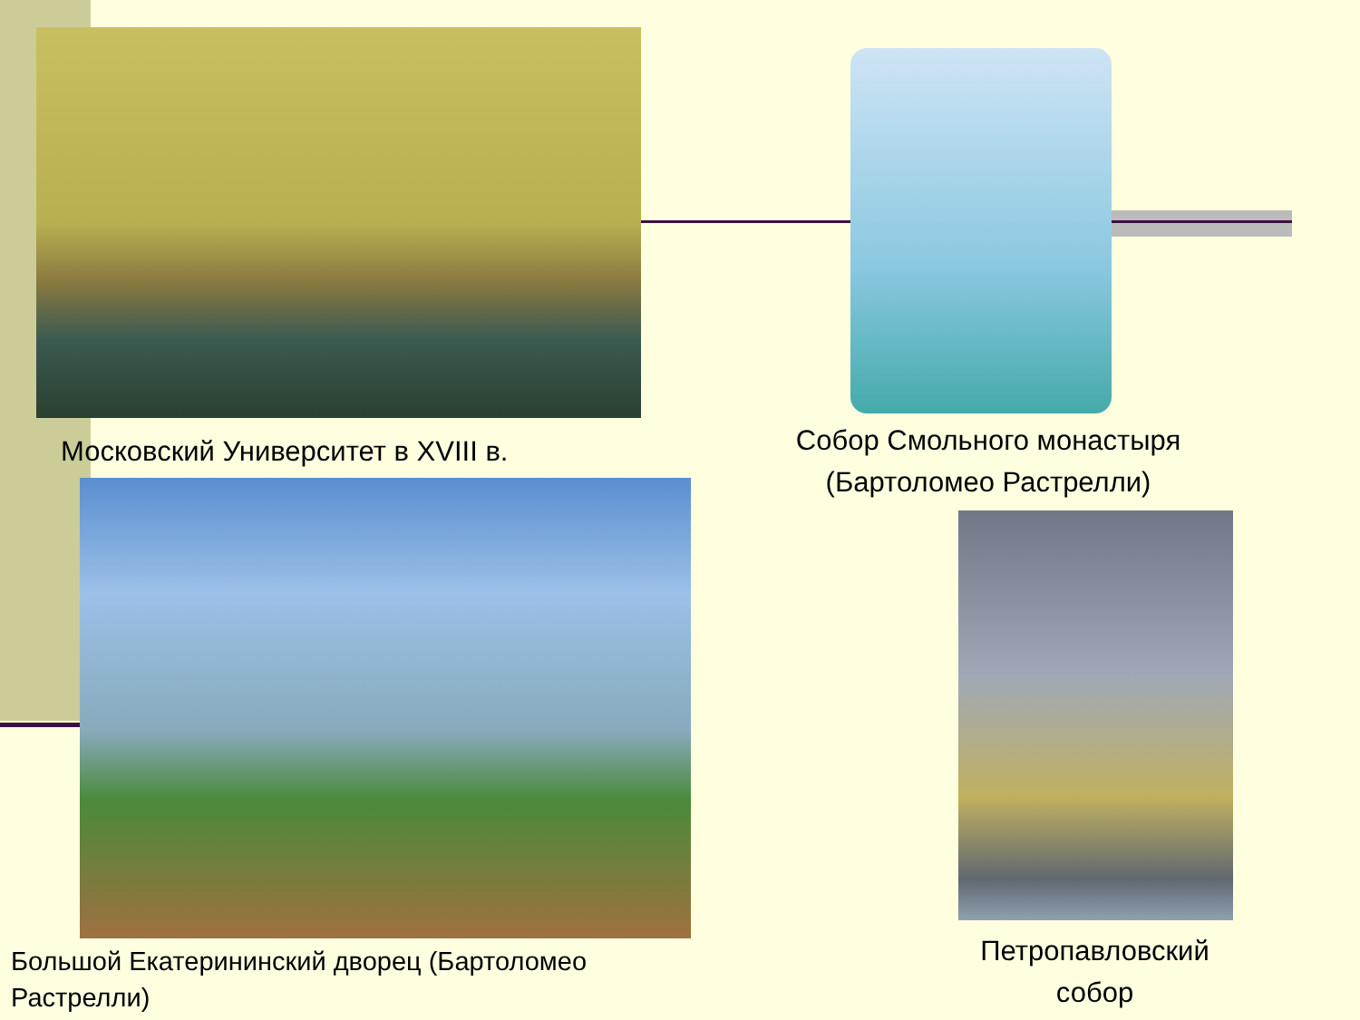Московский Университет в XVIII в.
Собор Смольного монастыря (Бартоломео Растрелли)
Большой Екатерининский дворец (Бартоломео Растрелли)
Петропавловский собор